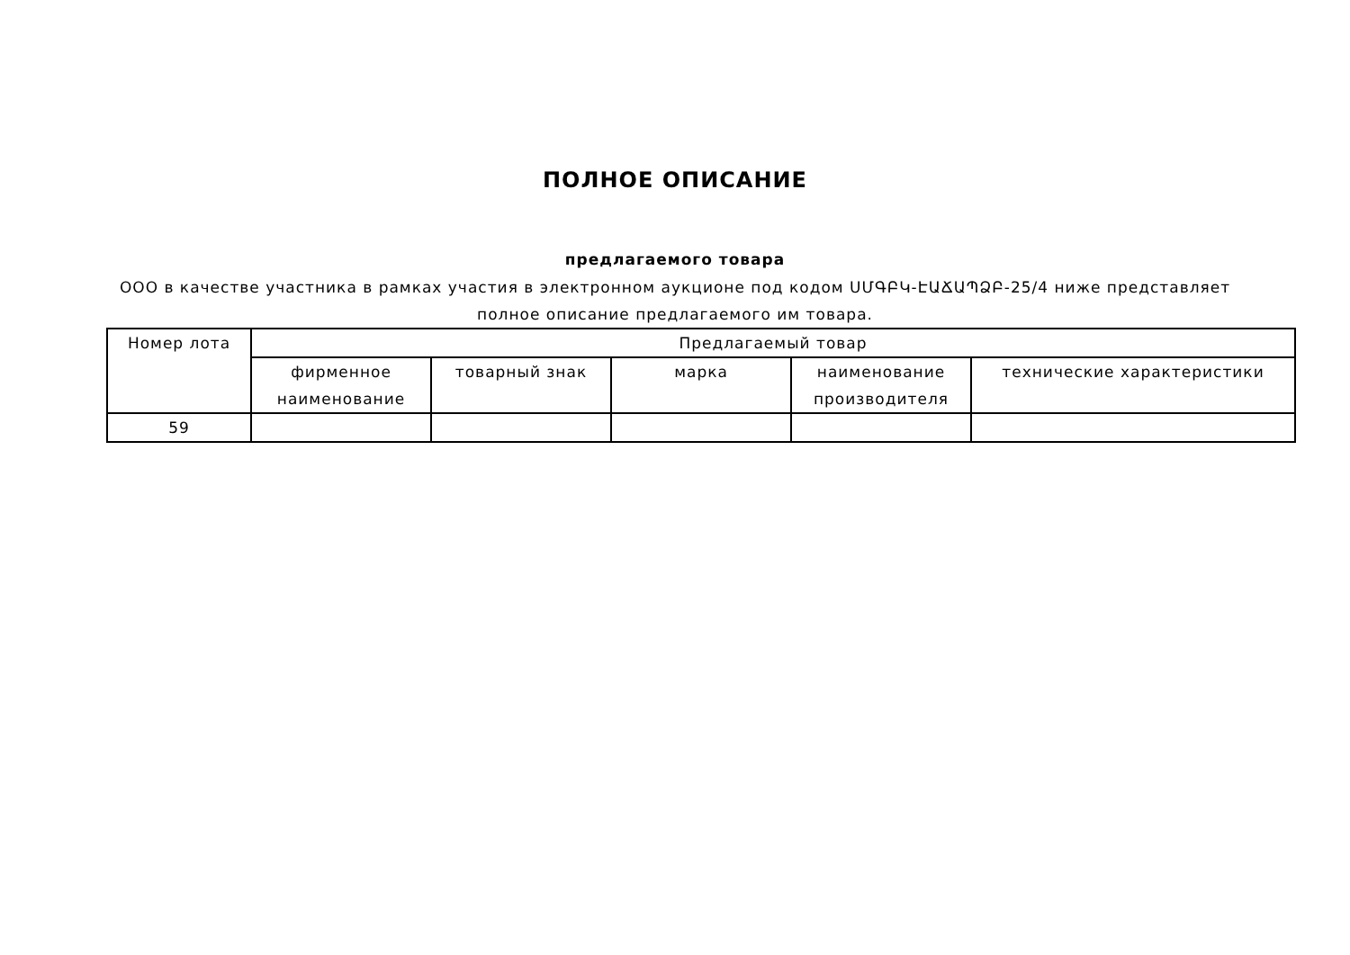ПОЛНОЕ ОПИСАНИЕ
предлагаемого товара
ООО в качестве участника в рамках участия в электронном аукционе под кодом ՍՄԳԲԿ-ԷԱՃԱՊՁԲ-25/4 ниже представляет полное описание предлагаемого им товара.
| Номер лота | Предлагаемый товар | | | | |
| --- | --- | --- | --- | --- | --- |
| | фирменное наименование | товарный знак | марка | наименование производителя | технические характеристики |
| 59 | | | | | |